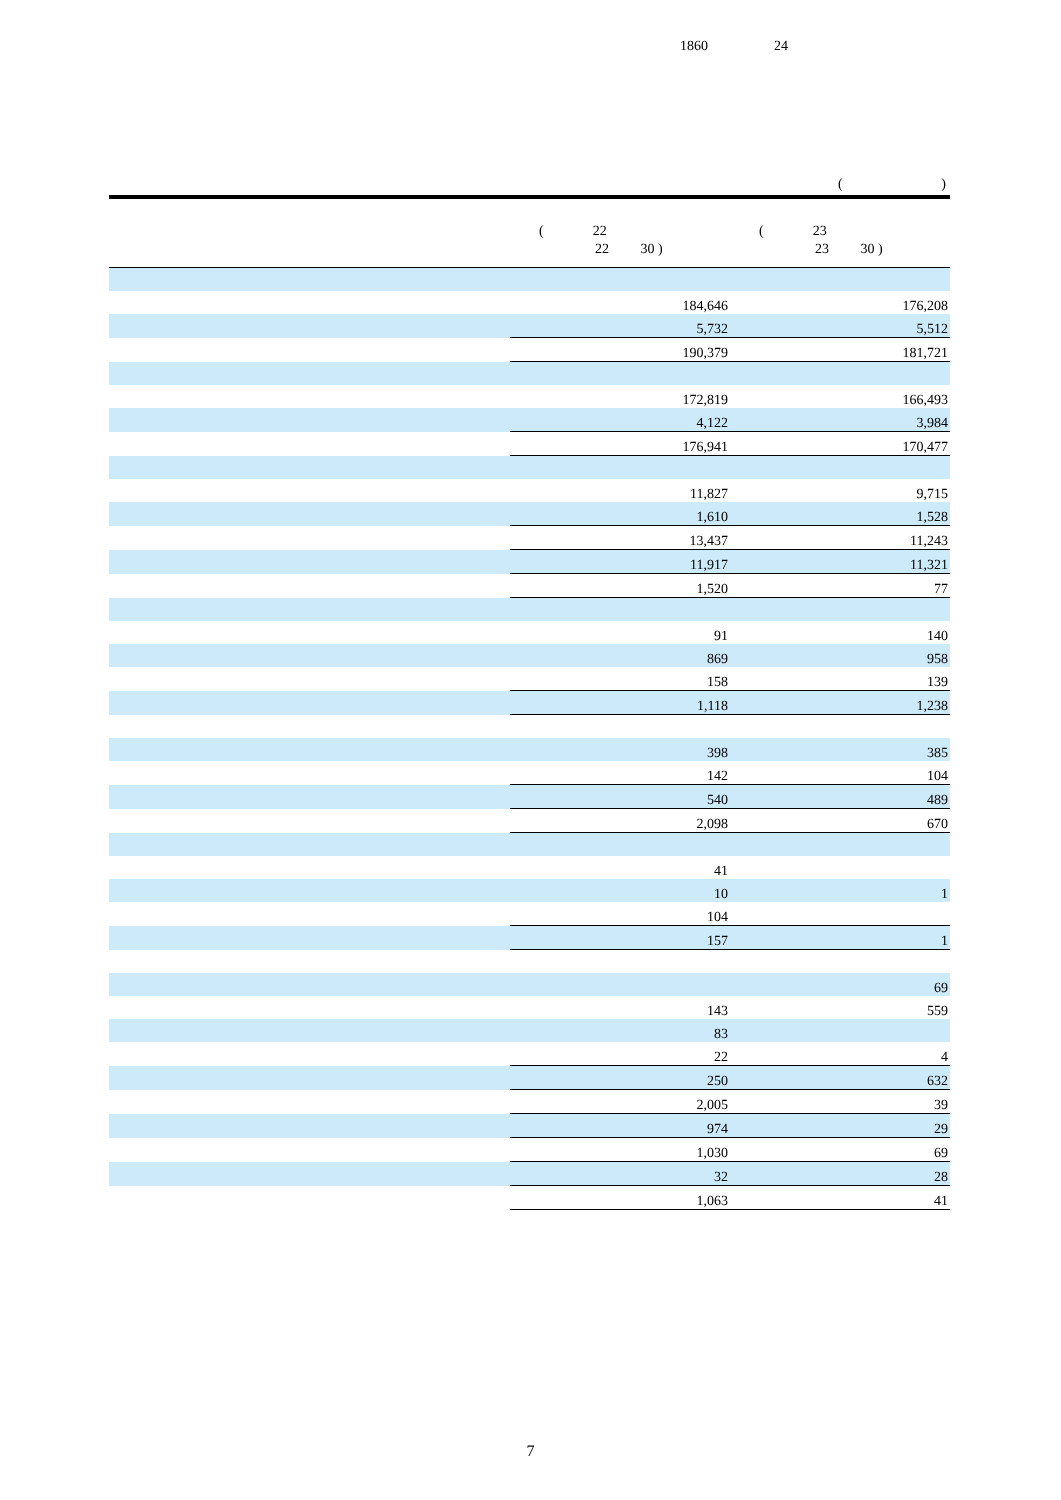1860 24
()
( 22
22 30 )
( 23
23 30 )
| | 184,646 | 176,208 |
| | 5,732 | 5,512 |
| | 190,379 | 181,721 |
| | 172,819 | 166,493 |
| | 4,122 | 3,984 |
| | 176,941 | 170,477 |
| | 11,827 | 9,715 |
| | 1,610 | 1,528 |
| | 13,437 | 11,243 |
| | 11,917 | 11,321 |
| | 1,520 | 77 |
| | 91 | 140 |
| | 869 | 958 |
| | 158 | 139 |
| | 1,118 | 1,238 |
| | 398 | 385 |
| | 142 | 104 |
| | 540 | 489 |
| | 2,098 | 670 |
| | 41 | |
| | 10 | 1 |
| | 104 | |
| | 157 | 1 |
| | | 69 |
| | 143 | 559 |
| | 83 | |
| | 22 | 4 |
| | 250 | 632 |
| | 2,005 | 39 |
| | 974 | 29 |
| | 1,030 | 69 |
| | 32 | 28 |
| | 1,063 | 41 |
7